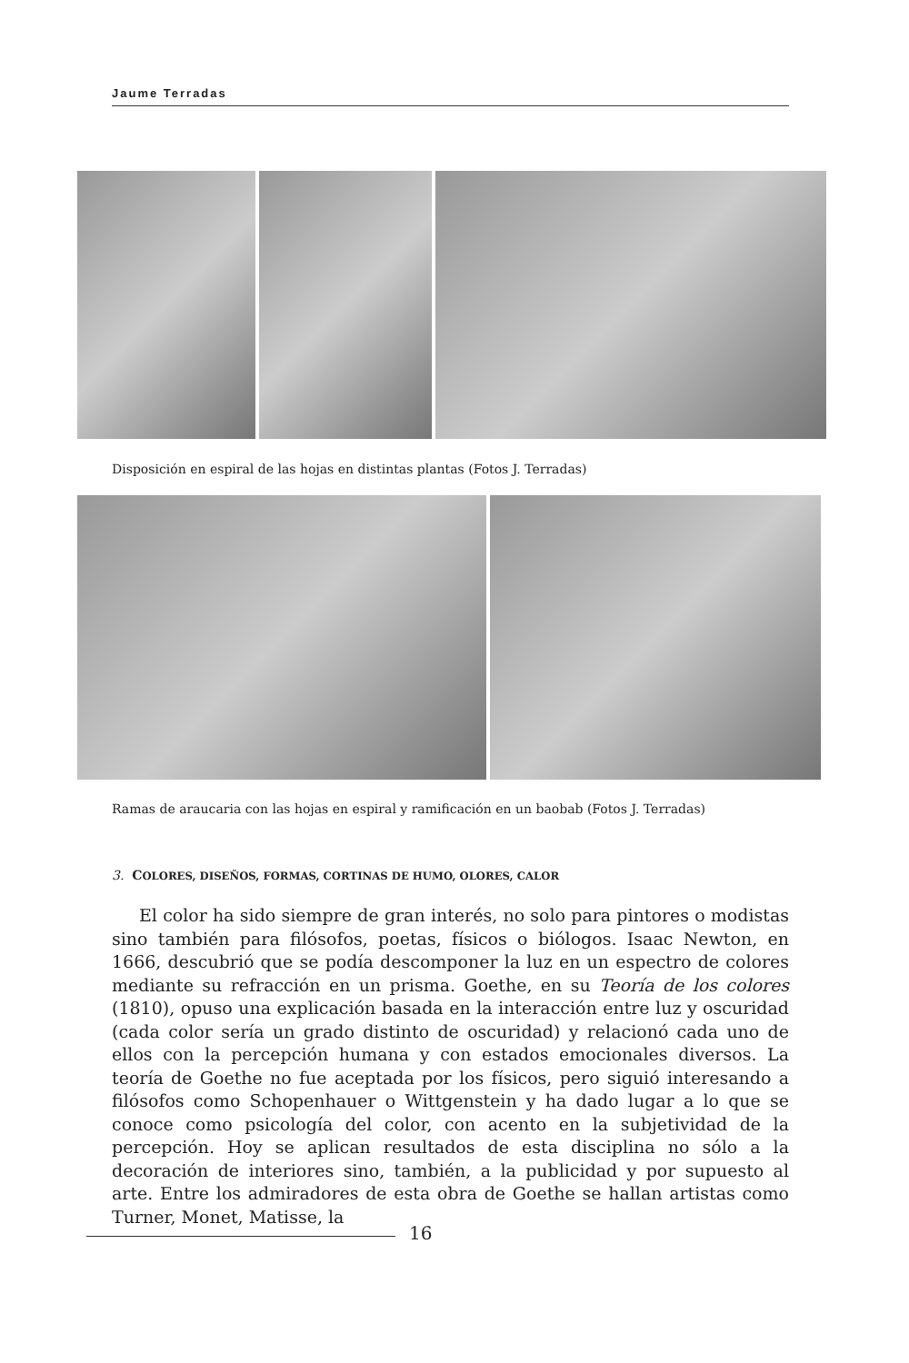Jaume Terradas
Disposición en espiral de las hojas en distintas plantas (Fotos J. Terradas)
Ramas de araucaria con las hojas en espiral y ramificación en un baobab (Fotos J. Terradas)
3. COLORES, DISEÑOS, FORMAS, CORTINAS DE HUMO, OLORES, CALOR
El color ha sido siempre de gran interés, no solo para pintores o modistas sino también para filósofos, poetas, físicos o biólogos. Isaac Newton, en 1666, descubrió que se podía descomponer la luz en un espectro de colores mediante su refracción en un prisma. Goethe, en su Teoría de los colores (1810), opuso una explicación basada en la interacción entre luz y oscuridad (cada color sería un grado distinto de oscuridad) y relacionó cada uno de ellos con la percepción humana y con estados emocionales diversos. La teoría de Goethe no fue aceptada por los físicos, pero siguió interesando a filósofos como Schopenhauer o Wittgenstein y ha dado lugar a lo que se conoce como psicología del color, con acento en la subjetividad de la percepción. Hoy se aplican resultados de esta disciplina no sólo a la decoración de interiores sino, también, a la publicidad y por supuesto al arte. Entre los admiradores de esta obra de Goethe se hallan artistas como Turner, Monet, Matisse, la
16